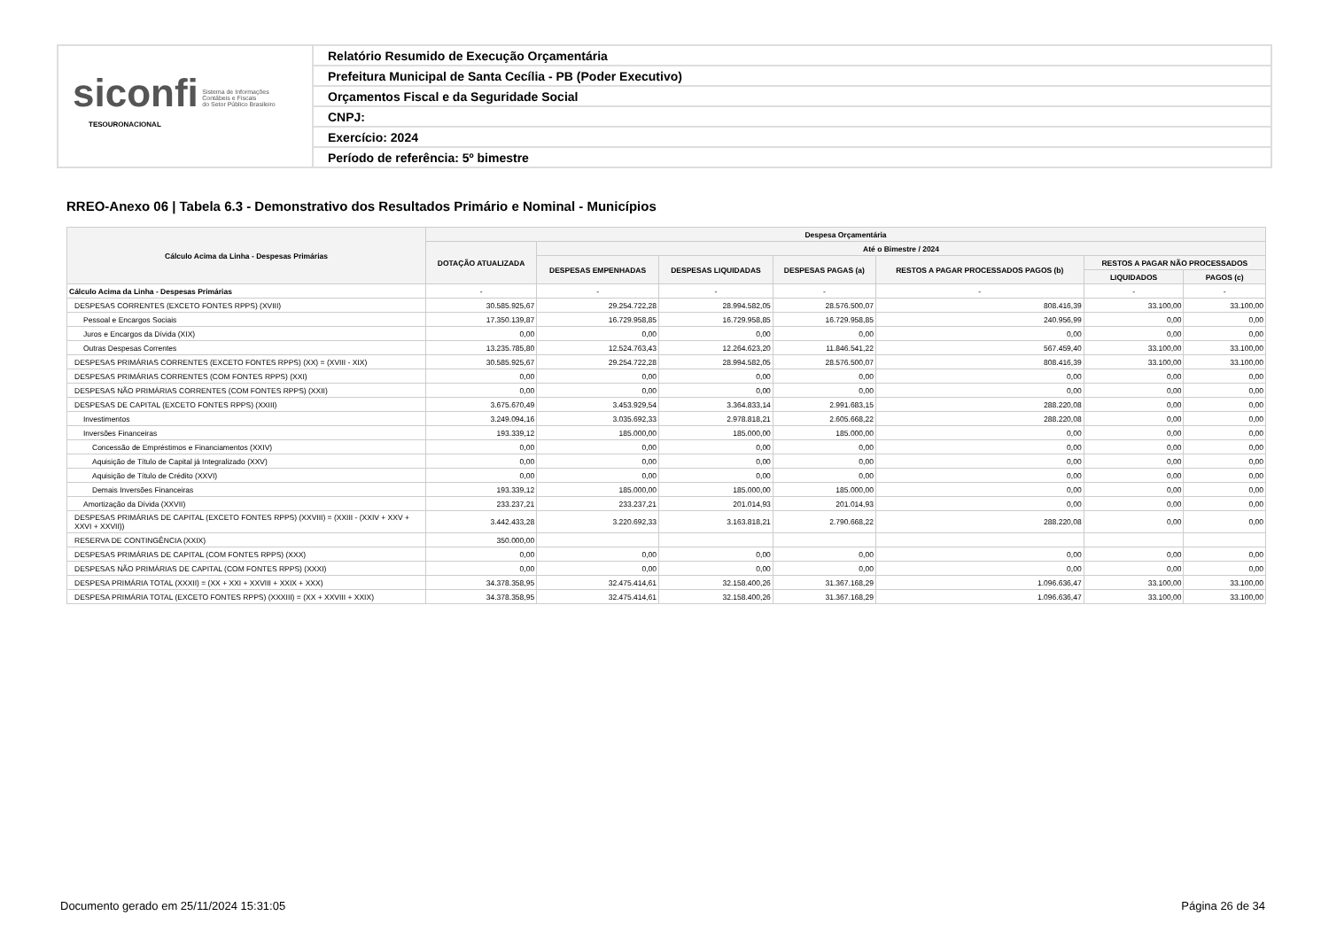siconfi Sistema de Informações
Contábeis e Fiscais
do Setor Público Brasileiro
TESOURONACIONAL
Relatório Resumido de Execução Orçamentária
Prefeitura Municipal de Santa Cecília - PB (Poder Executivo)
Orçamentos Fiscal e da Seguridade Social
CNPJ:
Exercício: 2024
Período de referência: 5º bimestre
RREO-Anexo 06 | Tabela 6.3 - Demonstrativo dos Resultados Primário e Nominal - Municípios
| Cálculo Acima da Linha - Despesas Primárias | Despesa Orçamentária | | | | | | |
| --- | --- | --- | --- | --- | --- | --- | --- |
| | DOTAÇÃO ATUALIZADA | Até o Bimestre / 2024 | | | | | |
| | | DESPESAS EMPENHADAS | DESPESAS LIQUIDADAS | DESPESAS PAGAS (a) | RESTOS A PAGAR PROCESSADOS PAGOS (b) | RESTOS A PAGAR NÃO PROCESSADOS | |
| | | | | | | LIQUIDADOS | PAGOS (c) |
| Cálculo Acima da Linha - Despesas Primárias | - | - | - | - | - | - | - |
| DESPESAS CORRENTES (EXCETO FONTES RPPS) (XVIII) | 30.585.925,67 | 29.254.722,28 | 28.994.582,05 | 28.576.500,07 | 808.416,39 | 33.100,00 | 33.100,00 |
| Pessoal e Encargos Sociais | 17.350.139,87 | 16.729.958,85 | 16.729.958,85 | 16.729.958,85 | 240.956,99 | 0,00 | 0,00 |
| Juros e Encargos da Dívida (XIX) | 0,00 | 0,00 | 0,00 | 0,00 | 0,00 | 0,00 | 0,00 |
| Outras Despesas Correntes | 13.235.785,80 | 12.524.763,43 | 12.264.623,20 | 11.846.541,22 | 567.459,40 | 33.100,00 | 33.100,00 |
| DESPESAS PRIMÁRIAS CORRENTES (EXCETO FONTES RPPS) (XX) = (XVIII - XIX) | 30.585.925,67 | 29.254.722,28 | 28.994.582,05 | 28.576.500,07 | 808.416,39 | 33.100,00 | 33.100,00 |
| DESPESAS PRIMÁRIAS CORRENTES (COM FONTES RPPS) (XXI) | 0,00 | 0,00 | 0,00 | 0,00 | 0,00 | 0,00 | 0,00 |
| DESPESAS NÃO PRIMÁRIAS CORRENTES (COM FONTES RPPS) (XXII) | 0,00 | 0,00 | 0,00 | 0,00 | 0,00 | 0,00 | 0,00 |
| DESPESAS DE CAPITAL (EXCETO FONTES RPPS) (XXIII) | 3.675.670,49 | 3.453.929,54 | 3.364.833,14 | 2.991.683,15 | 288.220,08 | 0,00 | 0,00 |
| Investimentos | 3.249.094,16 | 3.035.692,33 | 2.978.818,21 | 2.605.668,22 | 288.220,08 | 0,00 | 0,00 |
| Inversões Financeiras | 193.339,12 | 185.000,00 | 185.000,00 | 185.000,00 | 0,00 | 0,00 | 0,00 |
| Concessão de Empréstimos e Financiamentos (XXIV) | 0,00 | 0,00 | 0,00 | 0,00 | 0,00 | 0,00 | 0,00 |
| Aquisição de Título de Capital já Integralizado (XXV) | 0,00 | 0,00 | 0,00 | 0,00 | 0,00 | 0,00 | 0,00 |
| Aquisição de Título de Crédito (XXVI) | 0,00 | 0,00 | 0,00 | 0,00 | 0,00 | 0,00 | 0,00 |
| Demais Inversões Financeiras | 193.339,12 | 185.000,00 | 185.000,00 | 185.000,00 | 0,00 | 0,00 | 0,00 |
| Amortização da Dívida (XXVII) | 233.237,21 | 233.237,21 | 201.014,93 | 201.014,93 | 0,00 | 0,00 | 0,00 |
| DESPESAS PRIMÁRIAS DE CAPITAL (EXCETO FONTES RPPS) (XXVIII) = (XXIII - (XXIV + XXV + XXVI + XXVII)) | 3.442.433,28 | 3.220.692,33 | 3.163.818,21 | 2.790.668,22 | 288.220,08 | 0,00 | 0,00 |
| RESERVA DE CONTINGÊNCIA (XXIX) | 350.000,00 | | | | | | |
| DESPESAS PRIMÁRIAS DE CAPITAL (COM FONTES RPPS) (XXX) | 0,00 | 0,00 | 0,00 | 0,00 | 0,00 | 0,00 | 0,00 |
| DESPESAS NÃO PRIMÁRIAS DE CAPITAL (COM FONTES RPPS) (XXXI) | 0,00 | 0,00 | 0,00 | 0,00 | 0,00 | 0,00 | 0,00 |
| DESPESA PRIMÁRIA TOTAL (XXXII) = (XX + XXI + XXVIII + XXIX + XXX) | 34.378.358,95 | 32.475.414,61 | 32.158.400,26 | 31.367.168,29 | 1.096.636,47 | 33.100,00 | 33.100,00 |
| DESPESA PRIMÁRIA TOTAL (EXCETO FONTES RPPS) (XXXIII) = (XX + XXVIII + XXIX) | 34.378.358,95 | 32.475.414,61 | 32.158.400,26 | 31.367.168,29 | 1.096.636,47 | 33.100,00 | 33.100,00 |
Documento gerado em 25/11/2024 15:31:05
Página 26 de 34